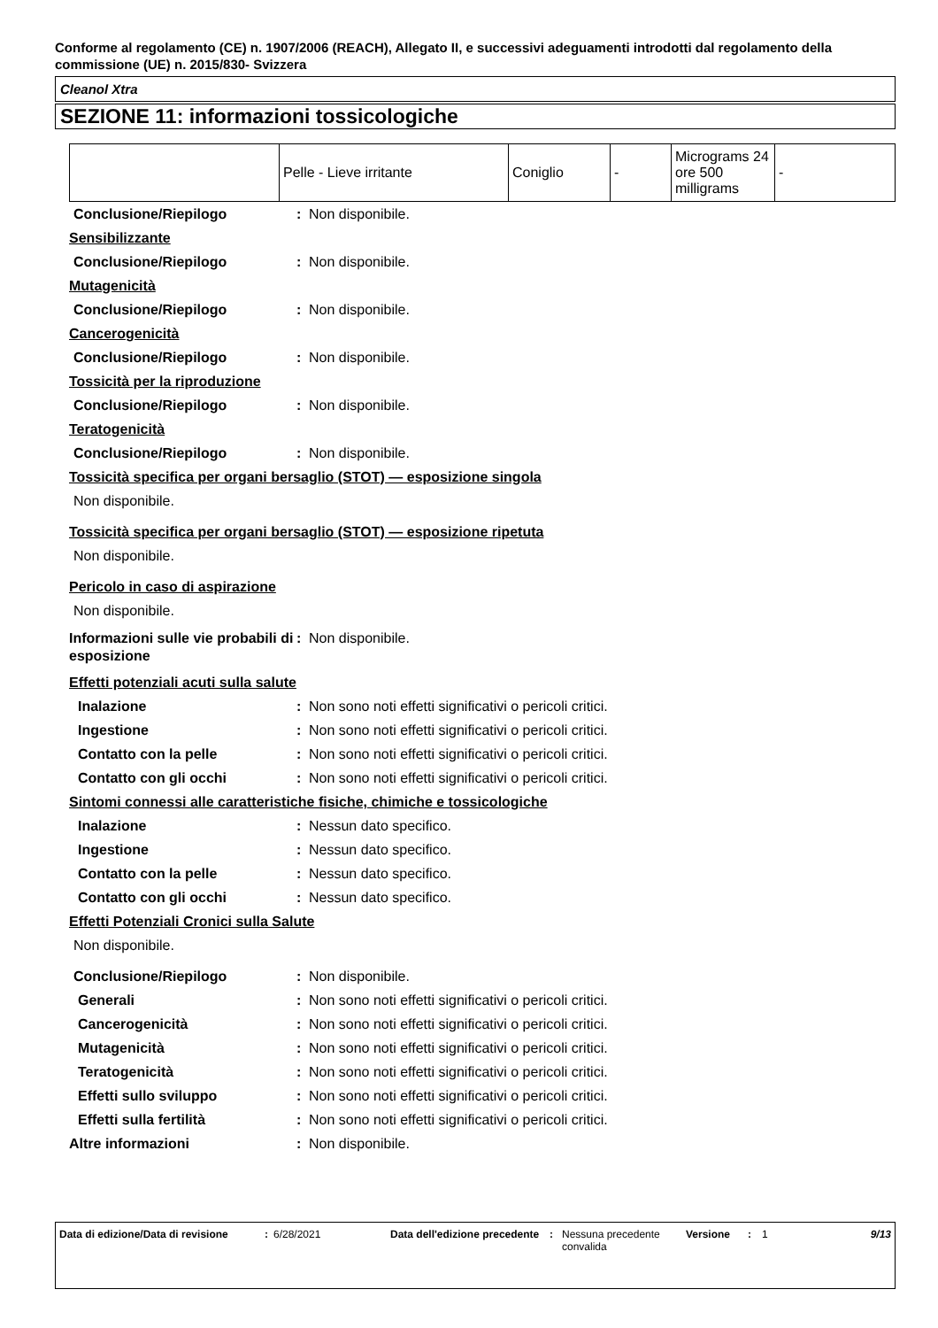Conforme al regolamento (CE) n. 1907/2006 (REACH), Allegato II, e successivi adeguamenti introdotti dal regolamento della commissione (UE) n. 2015/830- Svizzera
Cleanol Xtra
SEZIONE 11: informazioni tossicologiche
| | Pelle - Lieve irritante | Coniglio | - | Micrograms 24 ore 500 milligrams | - |
Conclusione/Riepilogo: Non disponibile.
Sensibilizzante
Conclusione/Riepilogo: Non disponibile.
Mutagenicità
Conclusione/Riepilogo: Non disponibile.
Cancerogenicità
Conclusione/Riepilogo: Non disponibile.
Tossicità per la riproduzione
Conclusione/Riepilogo: Non disponibile.
Teratogenicità
Conclusione/Riepilogo: Non disponibile.
Tossicità specifica per organi bersaglio (STOT) — esposizione singola
Non disponibile.
Tossicità specifica per organi bersaglio (STOT) — esposizione ripetuta
Non disponibile.
Pericolo in caso di aspirazione
Non disponibile.
Informazioni sulle vie probabili di esposizione: Non disponibile.
Effetti potenziali acuti sulla salute
Inalazione: Non sono noti effetti significativi o pericoli critici.
Ingestione: Non sono noti effetti significativi o pericoli critici.
Contatto con la pelle: Non sono noti effetti significativi o pericoli critici.
Contatto con gli occhi: Non sono noti effetti significativi o pericoli critici.
Sintomi connessi alle caratteristiche fisiche, chimiche e tossicologiche
Inalazione: Nessun dato specifico.
Ingestione: Nessun dato specifico.
Contatto con la pelle: Nessun dato specifico.
Contatto con gli occhi: Nessun dato specifico.
Effetti Potenziali Cronici sulla Salute
Non disponibile.
Conclusione/Riepilogo: Non disponibile.
Generali: Non sono noti effetti significativi o pericoli critici.
Cancerogenicità: Non sono noti effetti significativi o pericoli critici.
Mutagenicità: Non sono noti effetti significativi o pericoli critici.
Teratogenicità: Non sono noti effetti significativi o pericoli critici.
Effetti sullo sviluppo: Non sono noti effetti significativi o pericoli critici.
Effetti sulla fertilità: Non sono noti effetti significativi o pericoli critici.
Altre informazioni: Non disponibile.
Data di edizione/Data di revisione
: 6/28/2021 Data dell'edizione precedente
: Nessuna precedente convalida
Versione : 1 9/13